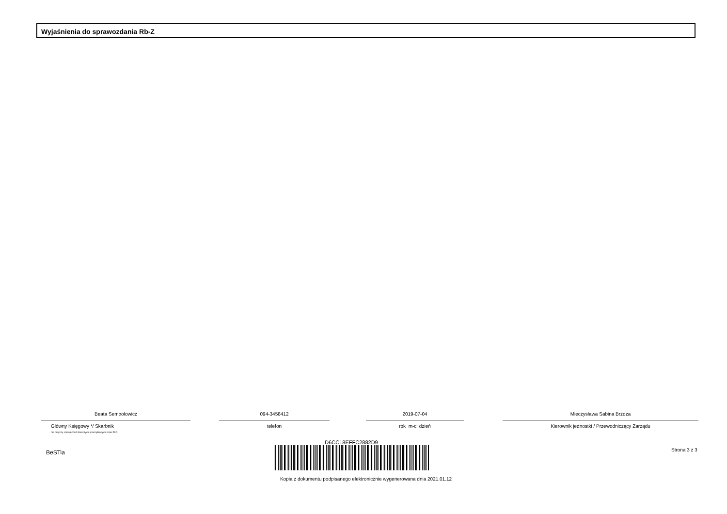Wyjaśnienia do sprawozdania Rb-Z
Beata Sempołowicz
Główny Księgowy */ Skarbnik
nie dotyczy sprawozdań zbiorczych sporządzonych przez RIO
094-3458412
telefon
2019-07-04
rok m-c dzień
Mieczysława Sabina Brzoza
Kierownik jednostki / Przewodniczący Zarządu
BeSTia
D6CC18EFFC2882D9
Kopia z dokumentu podpisanego elektronicznie wygenerowana dnia 2021.01.12
Strona 3 z 3